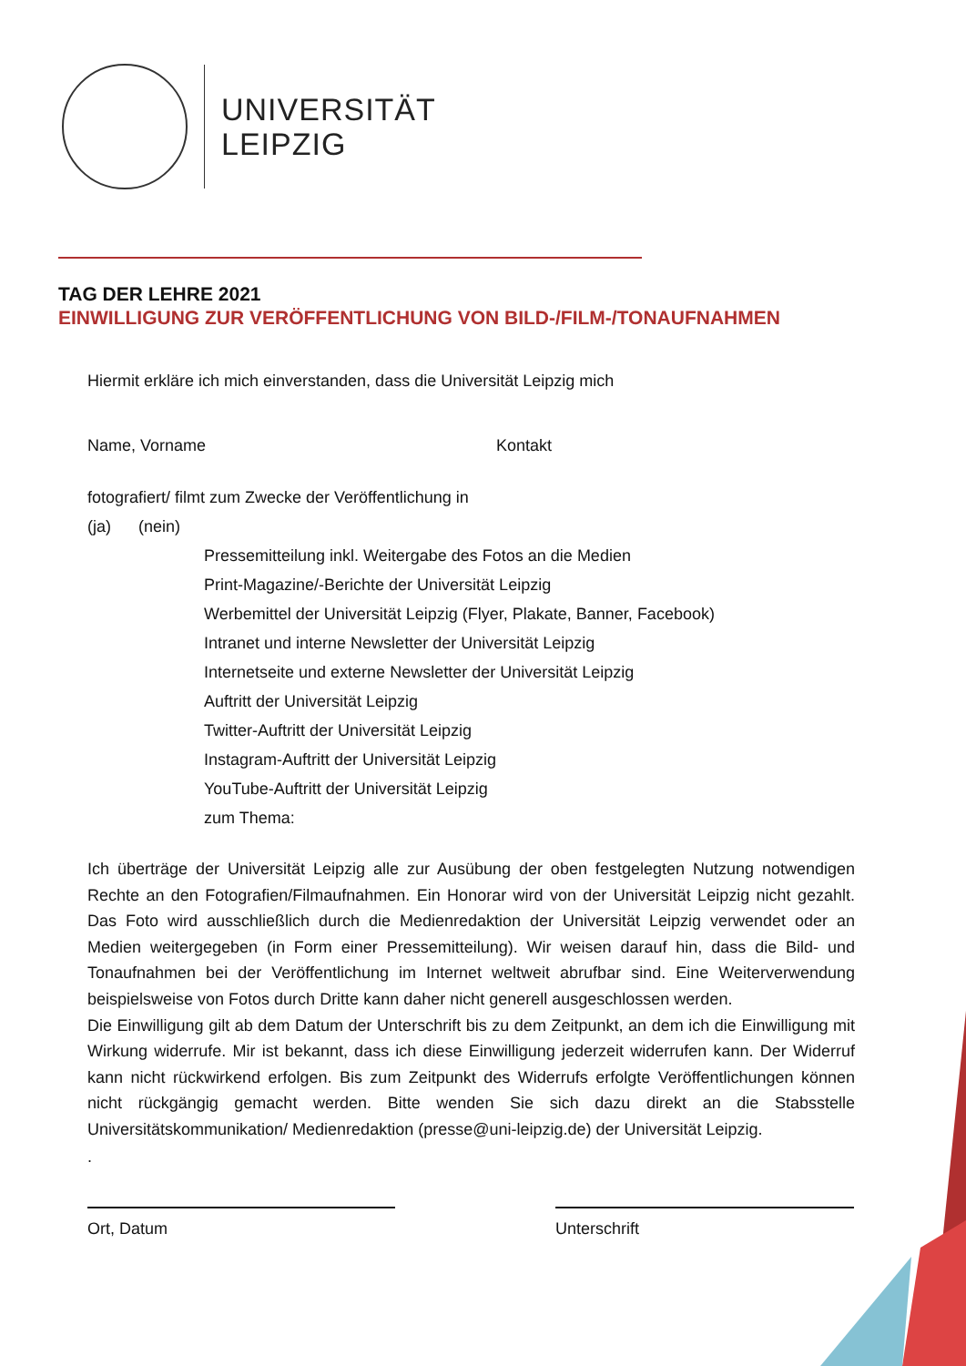UNIVERSITÄT
LEIPZIG
TAG DER LEHRE 2021
EINWILLIGUNG ZUR VERÖFFENTLICHUNG VON BILD-/FILM-/TONAUFNAHMEN
Hiermit erkläre ich mich einverstanden, dass die Universität Leipzig mich
Name, Vorname Kontakt
fotografiert/ filmt zum Zwecke der Veröffentlichung in
(ja) (nein)
Pressemitteilung inkl. Weitergabe des Fotos an die Medien
Print-Magazine/-Berichte der Universität Leipzig
Werbemittel der Universität Leipzig (Flyer, Plakate, Banner, Facebook)
Intranet und interne Newsletter der Universität Leipzig
Internetseite und externe Newsletter der Universität Leipzig
Auftritt der Universität Leipzig
Twitter-Auftritt der Universität Leipzig
Instagram-Auftritt der Universität Leipzig
YouTube-Auftritt der Universität Leipzig
zum Thema:
Ich überträge der Universität Leipzig alle zur Ausübung der oben festgelegten Nutzung notwendigen Rechte an den Fotografien/Filmaufnahmen. Ein Honorar wird von der Universität Leipzig nicht gezahlt. Das Foto wird ausschließlich durch die Medienredaktion der Universität Leipzig verwendet oder an Medien weitergegeben (in Form einer Pressemitteilung). Wir weisen darauf hin, dass die Bild- und Tonaufnahmen bei der Veröffentlichung im Internet weltweit abrufbar sind. Eine Weiterverwendung beispielsweise von Fotos durch Dritte kann daher nicht generell ausgeschlossen werden.
Die Einwilligung gilt ab dem Datum der Unterschrift bis zu dem Zeitpunkt, an dem ich die Einwilligung mit Wirkung widerrufe. Mir ist bekannt, dass ich diese Einwilligung jederzeit widerrufen kann. Der Widerruf kann nicht rückwirkend erfolgen. Bis zum Zeitpunkt des Widerrufs erfolgte Veröffentlichungen können nicht rückgängig gemacht werden. Bitte wenden Sie sich dazu direkt an die Stabsstelle Universitätskommunikation/ Medienredaktion (presse@uni-leipzig.de) der Universität Leipzig.
.
Ort, Datum Unterschrift